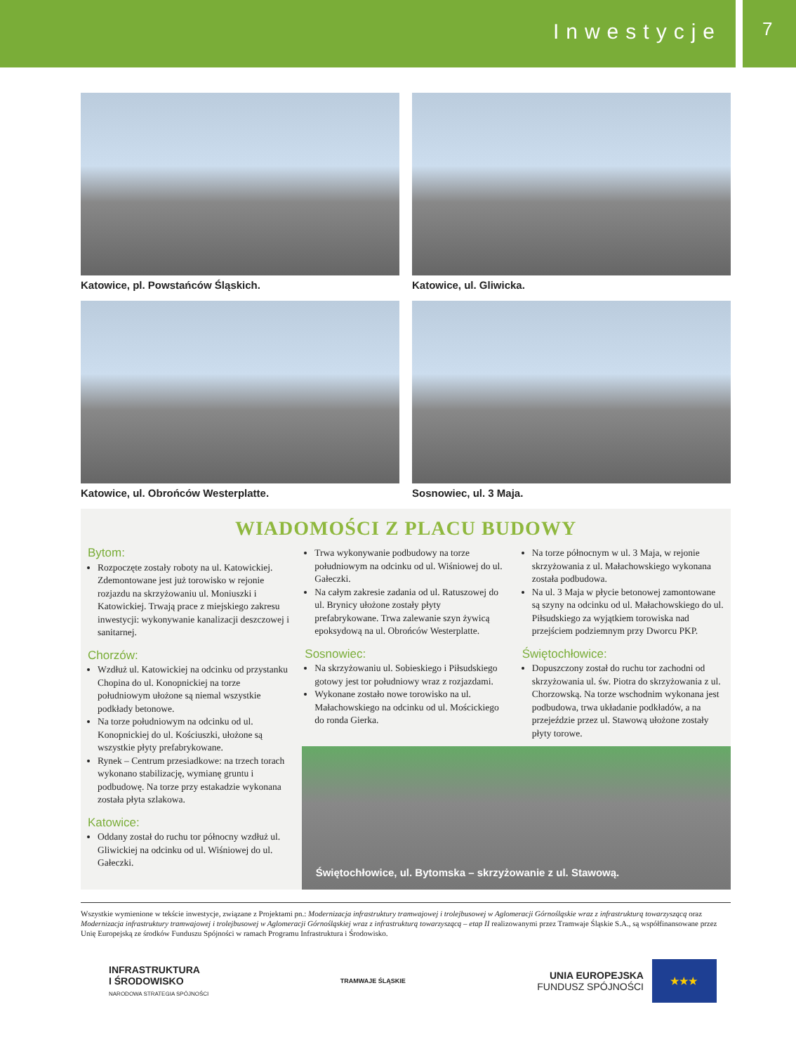Inwestycje
7
Katowice, pl. Powstańców Śląskich.
Katowice, ul. Gliwicka.
Katowice, ul. Obrońców Westerplatte.
Sosnowiec, ul. 3 Maja.
WIADOMOŚCI Z PLACU BUDOWY
Bytom:
Rozpoczęte zostały roboty na ul. Katowickiej. Zdemontowane jest już torowisko w rejonie rozjazdu na skrzyżowaniu ul. Moniuszki i Katowickiej. Trwają prace z miejskiego zakresu inwestycji: wykonywanie kanalizacji deszczowej i sanitarnej.
Chorzów:
Wzdłuż ul. Katowickiej na odcinku od przystanku Chopina do ul. Konopnickiej na torze południowym ułożone są niemal wszystkie podkłady betonowe.
Na torze południowym na odcinku od ul. Konopnickiej do ul. Kościuszki, ułożone są wszystkie płyty prefabrykowane.
Rynek – Centrum przesiadkowe: na trzech torach wykonano stabilizację, wymianę gruntu i podbudowę. Na torze przy estakadzie wykonana została płyta szlakowa.
Katowice:
Oddany został do ruchu tor północny wzdłuż ul. Gliwickiej na odcinku od ul. Wiśniowej do ul. Gałeczki.
Trwa wykonywanie podbudowy na torze południowym na odcinku od ul. Wiśniowej do ul. Gałeczki.
Na całym zakresie zadania od ul. Ratuszowej do ul. Brynicy ułożone zostały płyty prefabrykowane. Trwa zalewanie szyn żywicą epoksydową na ul. Obrońców Westerplatte.
Sosnowiec:
Na skrzyżowaniu ul. Sobieskiego i Piłsudskiego gotowy jest tor południowy wraz z rozjazdami.
Wykonane zostało nowe torowisko na ul. Małachowskiego na odcinku od ul. Mościckiego do ronda Gierka.
Na torze północnym w ul. 3 Maja, w rejonie skrzyżowania z ul. Małachowskiego wykonana została podbudowa.
Na ul. 3 Maja w płycie betonowej zamontowane są szyny na odcinku od ul. Małachowskiego do ul. Piłsudskiego za wyjątkiem torowiska nad przejściem podziemnym przy Dworcu PKP.
Świętochłowice:
Dopuszczony został do ruchu tor zachodni od skrzyżowania ul. św. Piotra do skrzyżowania z ul. Chorzowską. Na torze wschodnim wykonana jest podbudowa, trwa układanie podkładów, a na przejeździe przez ul. Stawową ułożone zostały płyty torowe.
Świętochłowice, ul. Bytomska – skrzyżowanie z ul. Stawową.
Wszystkie wymienione w tekście inwestycje, związane z Projektami pn.: Modernizacja infrastruktury tramwajowej i trolejbusowej w Aglomeracji Górnośląskie wraz z infrastrukturą towarzyszącą oraz Modernizacja infrastruktury tramwajowej i trolejbusowej w Aglomeracji Górnośląskiej wraz z infrastrukturą towarzyszącą – etap II realizowanymi przez Tramwaje Śląskie S.A., są współfinansowane przez Unię Europejską ze środków Funduszu Spójności w ramach Programu Infrastruktura i Środowisko.
INFRASTRUKTURA
I ŚRODOWISKO
NARODOWA STRATEGIA SPÓJNOŚCI
TRAMWAJE ŚLĄSKIE
UNIA EUROPEJSKA
FUNDUSZ SPÓJNOŚCI
★★★